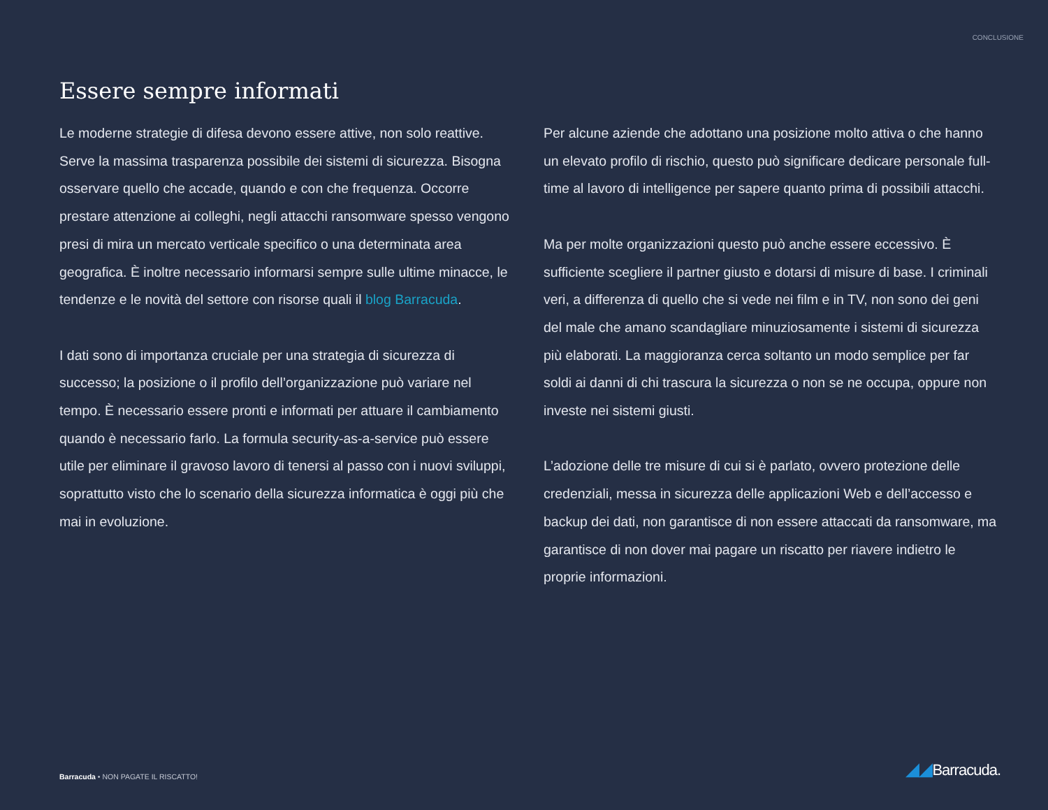CONCLUSIONE
Essere sempre informati
Le moderne strategie di difesa devono essere attive, non solo reattive. Serve la massima trasparenza possibile dei sistemi di sicurezza. Bisogna osservare quello che accade, quando e con che frequenza. Occorre prestare attenzione ai colleghi, negli attacchi ransomware spesso vengono presi di mira un mercato verticale specifico o una determinata area geografica. È inoltre necessario informarsi sempre sulle ultime minacce, le tendenze e le novità del settore con risorse quali il blog Barracuda.
I dati sono di importanza cruciale per una strategia di sicurezza di successo; la posizione o il profilo dell’organizzazione può variare nel tempo. È necessario essere pronti e informati per attuare il cambiamento quando è necessario farlo. La formula security-as-a-service può essere utile per eliminare il gravoso lavoro di tenersi al passo con i nuovi sviluppi, soprattutto visto che lo scenario della sicurezza informatica è oggi più che mai in evoluzione.
Per alcune aziende che adottano una posizione molto attiva o che hanno un elevato profilo di rischio, questo può significare dedicare personale full-time al lavoro di intelligence per sapere quanto prima di possibili attacchi.
Ma per molte organizzazioni questo può anche essere eccessivo. È sufficiente scegliere il partner giusto e dotarsi di misure di base. I criminali veri, a differenza di quello che si vede nei film e in TV, non sono dei geni del male che amano scandagliare minuziosamente i sistemi di sicurezza più elaborati. La maggioranza cerca soltanto un modo semplice per far soldi ai danni di chi trascura la sicurezza o non se ne occupa, oppure non investe nei sistemi giusti.
L’adozione delle tre misure di cui si è parlato, ovvero protezione delle credenziali, messa in sicurezza delle applicazioni Web e dell’accesso e backup dei dati, non garantisce di non essere attaccati da ransomware, ma garantisce di non dover mai pagare un riscatto per riavere indietro le proprie informazioni.
Barracuda • NON PAGATE IL RISCATTO!
◢◢Barracuda.